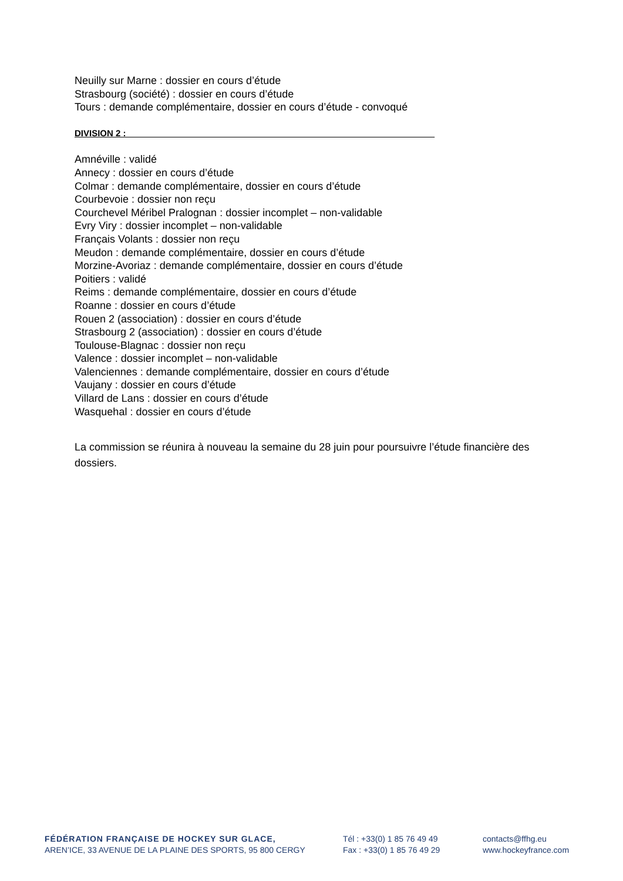Neuilly sur Marne : dossier en cours d’étude
Strasbourg (société) : dossier en cours d’étude
Tours : demande complémentaire, dossier en cours d’étude - convoqué
DIVISION 2 :_______________________________________________________________
Amnéville : validé
Annecy : dossier en cours d’étude
Colmar : demande complémentaire, dossier en cours d’étude
Courbevoie : dossier non reçu
Courchevel Méribel Pralognan : dossier incomplet – non-validable
Evry Viry : dossier incomplet – non-validable
Français Volants : dossier non reçu
Meudon : demande complémentaire, dossier en cours d’étude
Morzine-Avoriaz : demande complémentaire, dossier en cours d’étude
Poitiers : validé
Reims : demande complémentaire, dossier en cours d’étude
Roanne : dossier en cours d’étude
Rouen 2 (association) : dossier en cours d’étude
Strasbourg 2 (association) : dossier en cours d’étude
Toulouse-Blagnac : dossier non reçu
Valence : dossier incomplet – non-validable
Valenciennes : demande complémentaire, dossier en cours d’étude
Vaujany : dossier en cours d’étude
Villard de Lans : dossier en cours d’étude
Wasquehal : dossier en cours d’étude
La commission se réunira à nouveau la semaine du 28 juin pour poursuivre l’étude financière des dossiers.
FÉDÉRATION FRANÇAISE DE HOCKEY SUR GLACE,
AREN’ICE, 33 AVENUE DE LA PLAINE DES SPORTS, 95 800 CERGY
Tél : +33(0) 1 85 76 49 49
Fax : +33(0) 1 85 76 49 29
contacts@ffhg.eu
www.hockeyfrance.com